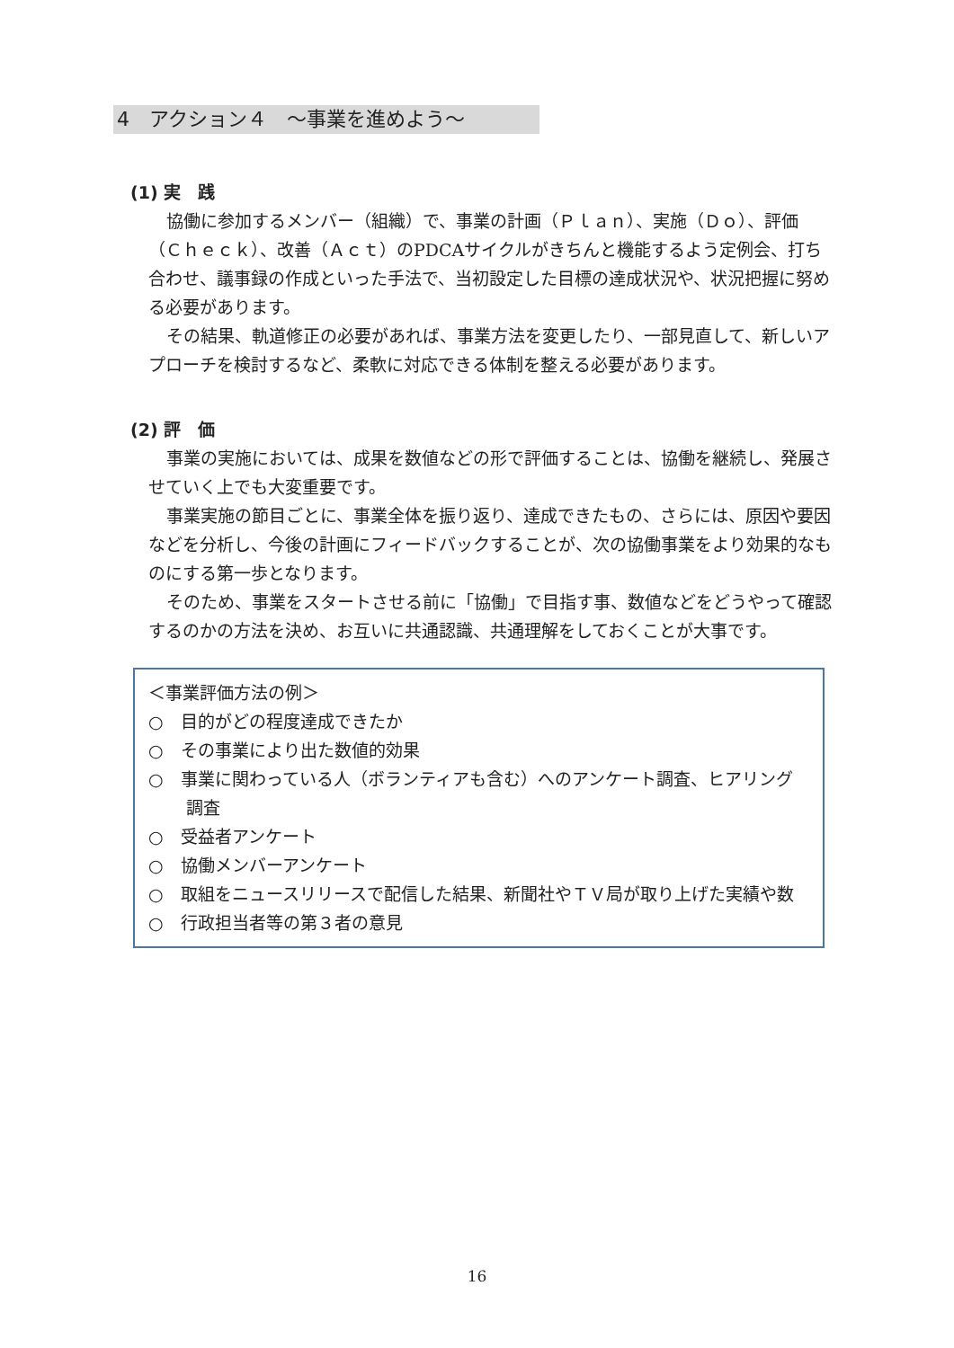4　アクション４　～事業を進めよう～
(1) 実　践
協働に参加するメンバー（組織）で、事業の計画（Ｐｌａｎ）、実施（Ｄｏ）、評価（Ｃｈｅｃｋ）、改善（Ａｃｔ）のPDCAサイクルがきちんと機能するよう定例会、打ち合わせ、議事録の作成といった手法で、当初設定した目標の達成状況や、状況把握に努める必要があります。
その結果、軌道修正の必要があれば、事業方法を変更したり、一部見直して、新しいアプローチを検討するなど、柔軟に対応できる体制を整える必要があります。
(2) 評　価
事業の実施においては、成果を数値などの形で評価することは、協働を継続し、発展させていく上でも大変重要です。
事業実施の節目ごとに、事業全体を振り返り、達成できたもの、さらには、原因や要因などを分析し、今後の計画にフィードバックすることが、次の協働事業をより効果的なものにする第一歩となります。
そのため、事業をスタートさせる前に「協働」で目指す事、数値などをどうやって確認するのかの方法を決め、お互いに共通認識、共通理解をしておくことが大事です。
＜事業評価方法の例＞
○　目的がどの程度達成できたか
○　その事業により出た数値的効果
○　事業に関わっている人（ボランティアも含む）へのアンケート調査、ヒアリング調査
○　受益者アンケート
○　協働メンバーアンケート
○　取組をニュースリリースで配信した結果、新聞社やＴＶ局が取り上げた実績や数
○　行政担当者等の第３者の意見
16